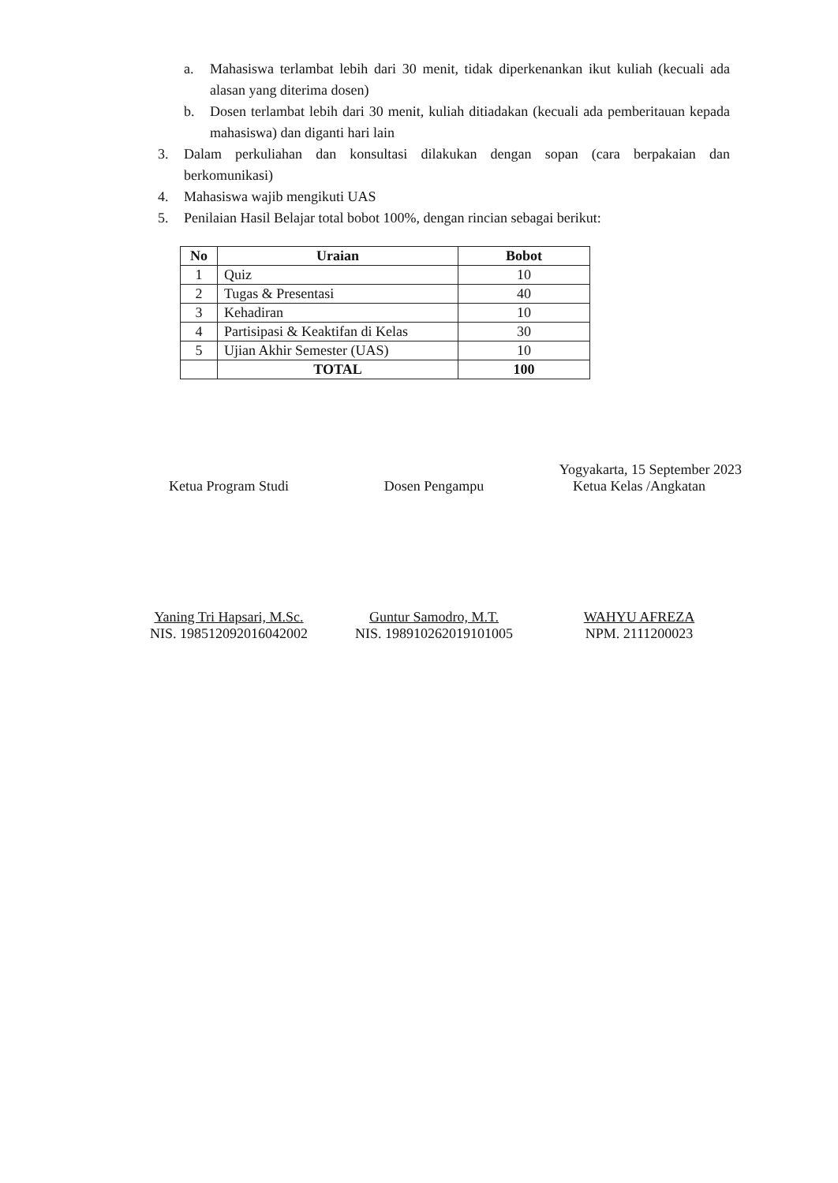a. Mahasiswa terlambat lebih dari 30 menit, tidak diperkenankan ikut kuliah (kecuali ada alasan yang diterima dosen)
b. Dosen terlambat lebih dari 30 menit, kuliah ditiadakan (kecuali ada pemberitauan kepada mahasiswa) dan diganti hari lain
3. Dalam perkuliahan dan konsultasi dilakukan dengan sopan (cara berpakaian dan berkomunikasi)
4. Mahasiswa wajib mengikuti UAS
5. Penilaian Hasil Belajar total bobot 100%, dengan rincian sebagai berikut:
| No | Uraian | Bobot |
| --- | --- | --- |
| 1 | Quiz | 10 |
| 2 | Tugas & Presentasi | 40 |
| 3 | Kehadiran | 10 |
| 4 | Partisipasi & Keaktifan di Kelas | 30 |
| 5 | Ujian Akhir Semester (UAS) | 10 |
| | TOTAL | 100 |
Yogyakarta, 15 September 2023
Ketua Program Studi
Yaning Tri Hapsari, M.Sc.
NIS. 198512092016042002
Dosen Pengampu
Guntur Samodro, M.T.
NIS. 198910262019101005
Ketua Kelas /Angkatan
WAHYU AFREZA
NPM. 2111200023